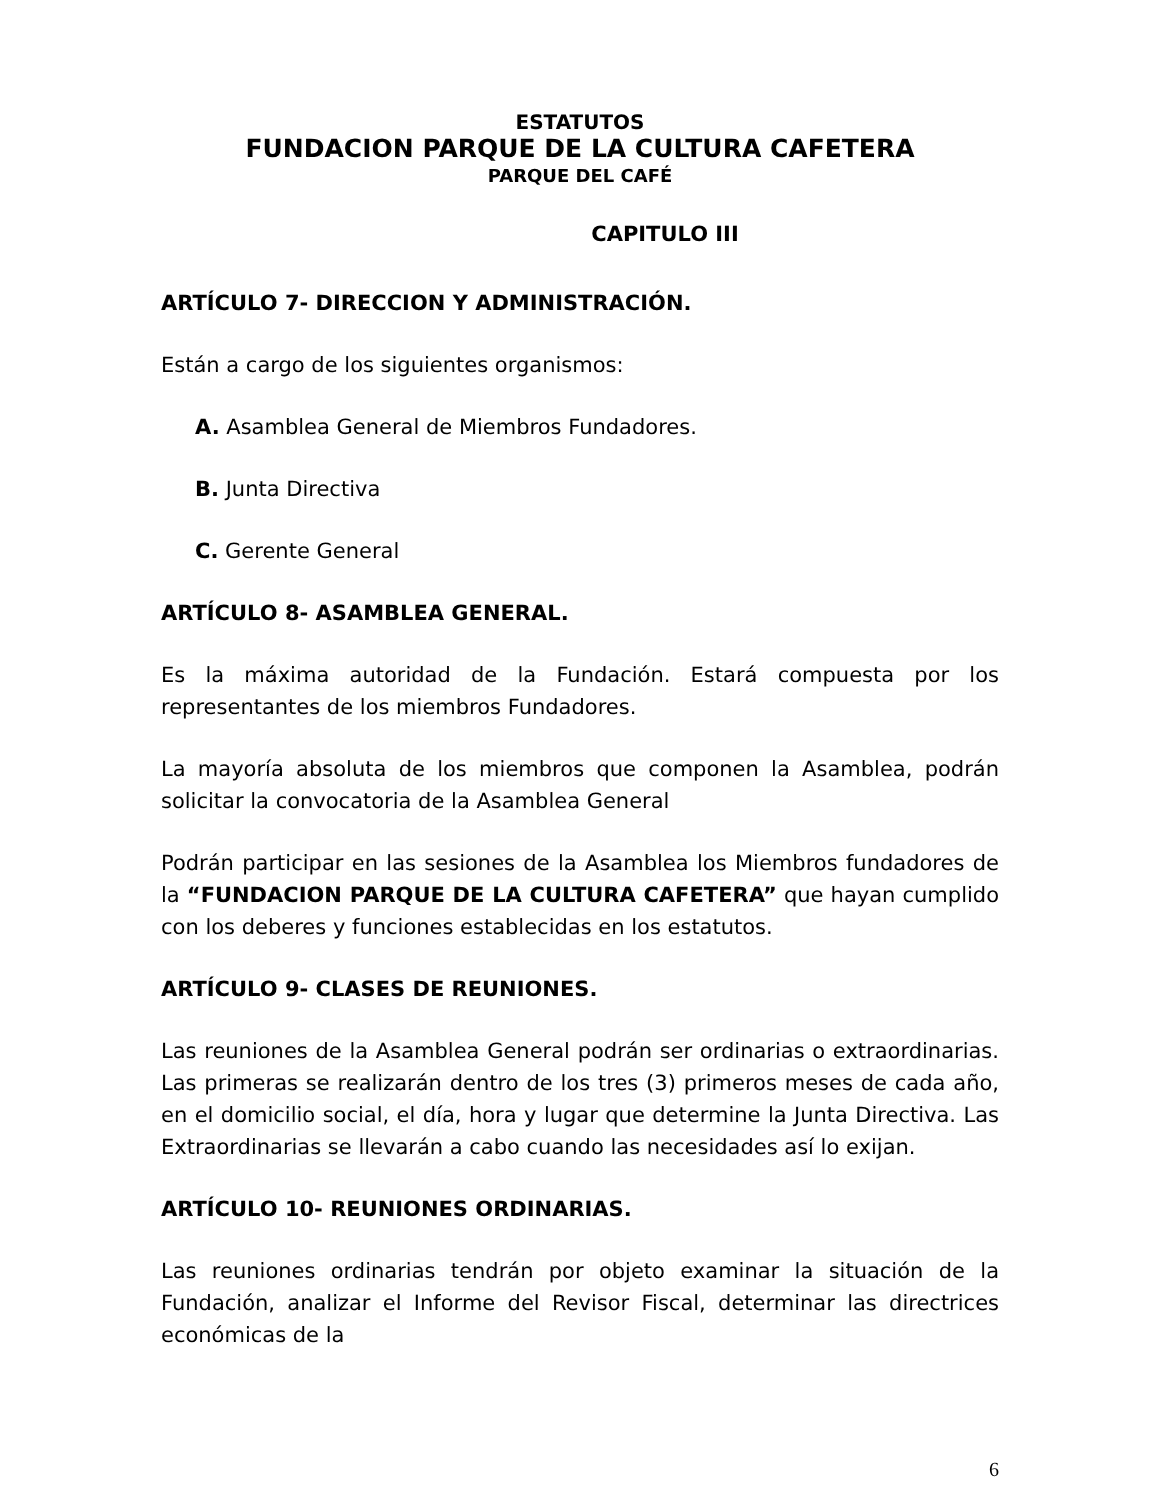ESTATUTOS
FUNDACION PARQUE DE LA CULTURA CAFETERA
PARQUE DEL CAFÉ
CAPITULO III
ARTÍCULO 7- DIRECCION Y ADMINISTRACIÓN.
Están a cargo de los siguientes organismos:
A. Asamblea General de Miembros Fundadores.
B. Junta Directiva
C. Gerente General
ARTÍCULO 8- ASAMBLEA GENERAL.
Es la máxima autoridad de la Fundación. Estará compuesta por los representantes de los miembros Fundadores.
La mayoría absoluta de los miembros que componen la Asamblea, podrán solicitar la convocatoria de la Asamblea General
Podrán participar en las sesiones de la Asamblea los Miembros fundadores de la “FUNDACION PARQUE DE LA CULTURA CAFETERA” que hayan cumplido con los deberes y funciones establecidas en los estatutos.
ARTÍCULO 9- CLASES DE REUNIONES.
Las reuniones de la Asamblea General podrán ser ordinarias o extraordinarias. Las primeras se realizarán dentro de los tres (3) primeros meses de cada año, en el domicilio social, el día, hora y lugar que determine la Junta Directiva. Las Extraordinarias se llevarán a cabo cuando las necesidades así lo exijan.
ARTÍCULO 10- REUNIONES ORDINARIAS.
Las reuniones ordinarias tendrán por objeto examinar la situación de la Fundación, analizar el Informe del Revisor Fiscal, determinar las directrices económicas de la
6